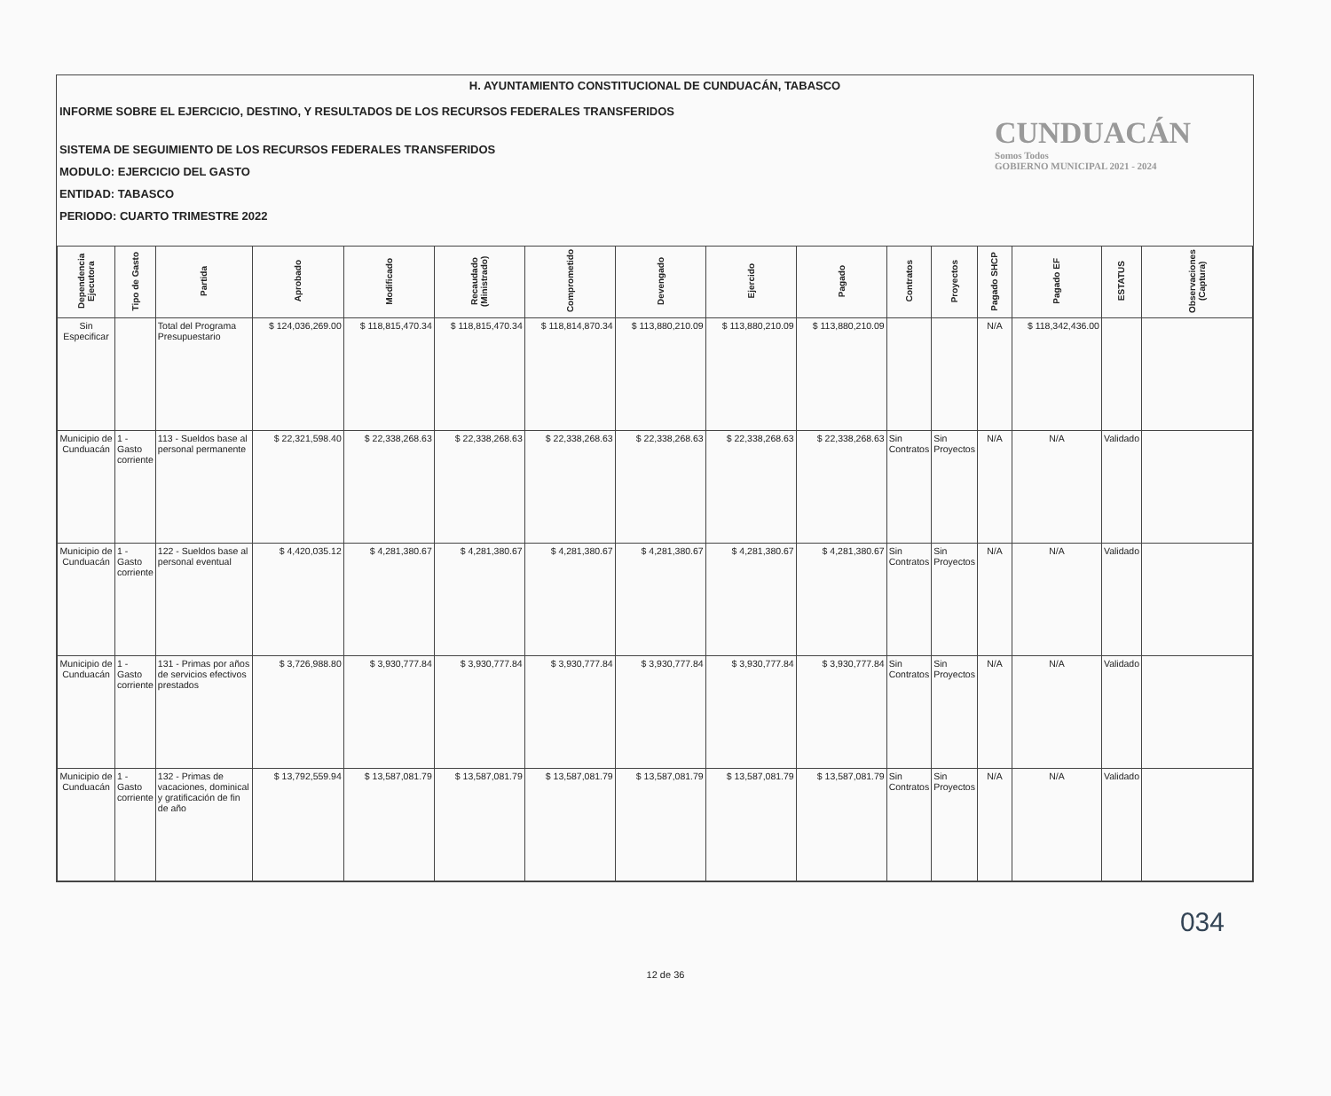H. AYUNTAMIENTO CONSTITUCIONAL DE CUNDUACÁN, TABASCO
INFORME SOBRE EL EJERCICIO, DESTINO, Y RESULTADOS DE LOS RECURSOS FEDERALES TRANSFERIDOS
SISTEMA DE SEGUIMIENTO DE LOS RECURSOS FEDERALES TRANSFERIDOS
MODULO: EJERCICIO DEL GASTO
ENTIDAD: TABASCO
PERIODO: CUARTO TRIMESTRE 2022
CUNDUACÁN
Somos Todos
GOBIERNO MUNICIPAL 2021 - 2024
| Dependencia Ejecutora | Tipo de Gasto | Partida | Aprobado | Modificado | Recaudado (Ministrado) | Comprometido | Devengado | Ejercido | Pagado | Contratos | Proyectos | Pagado SHCP | Pagado EF | ESTATUS | Observaciones (Captura) |
| --- | --- | --- | --- | --- | --- | --- | --- | --- | --- | --- | --- | --- | --- | --- | --- |
| Sin Especificar | | Total del Programa Presupuestario | $ 124,036,269.00 | $ 118,815,470.34 | $ 118,815,470.34 | $ 118,814,870.34 | $ 113,880,210.09 | $ 113,880,210.09 | $ 113,880,210.09 | | | N/A | $ 118,342,436.00 | | |
| Municipio de Cunduacán | 1 - Gasto corriente | 113 - Sueldos base al personal permanente | $ 22,321,598.40 | $ 22,338,268.63 | $ 22,338,268.63 | $ 22,338,268.63 | $ 22,338,268.63 | $ 22,338,268.63 | $ 22,338,268.63 | Sin Contratos | Sin Proyectos | N/A | N/A | Validado | |
| Municipio de Cunduacán | 1 - Gasto corriente | 122 - Sueldos base al personal eventual | $ 4,420,035.12 | $ 4,281,380.67 | $ 4,281,380.67 | $ 4,281,380.67 | $ 4,281,380.67 | $ 4,281,380.67 | $ 4,281,380.67 | Sin Contratos | Sin Proyectos | N/A | N/A | Validado | |
| Municipio de Cunduacán | 1 - Gasto corriente | 131 - Primas por años de servicios efectivos prestados | $ 3,726,988.80 | $ 3,930,777.84 | $ 3,930,777.84 | $ 3,930,777.84 | $ 3,930,777.84 | $ 3,930,777.84 | $ 3,930,777.84 | Sin Contratos | Sin Proyectos | N/A | N/A | Validado | |
| Municipio de Cunduacán | 1 - Gasto corriente | 132 - Primas de vacaciones, dominical y gratificación de fin de año | $ 13,792,559.94 | $ 13,587,081.79 | $ 13,587,081.79 | $ 13,587,081.79 | $ 13,587,081.79 | $ 13,587,081.79 | $ 13,587,081.79 | Sin Contratos | Sin Proyectos | N/A | N/A | Validado | |
034
12 de 36